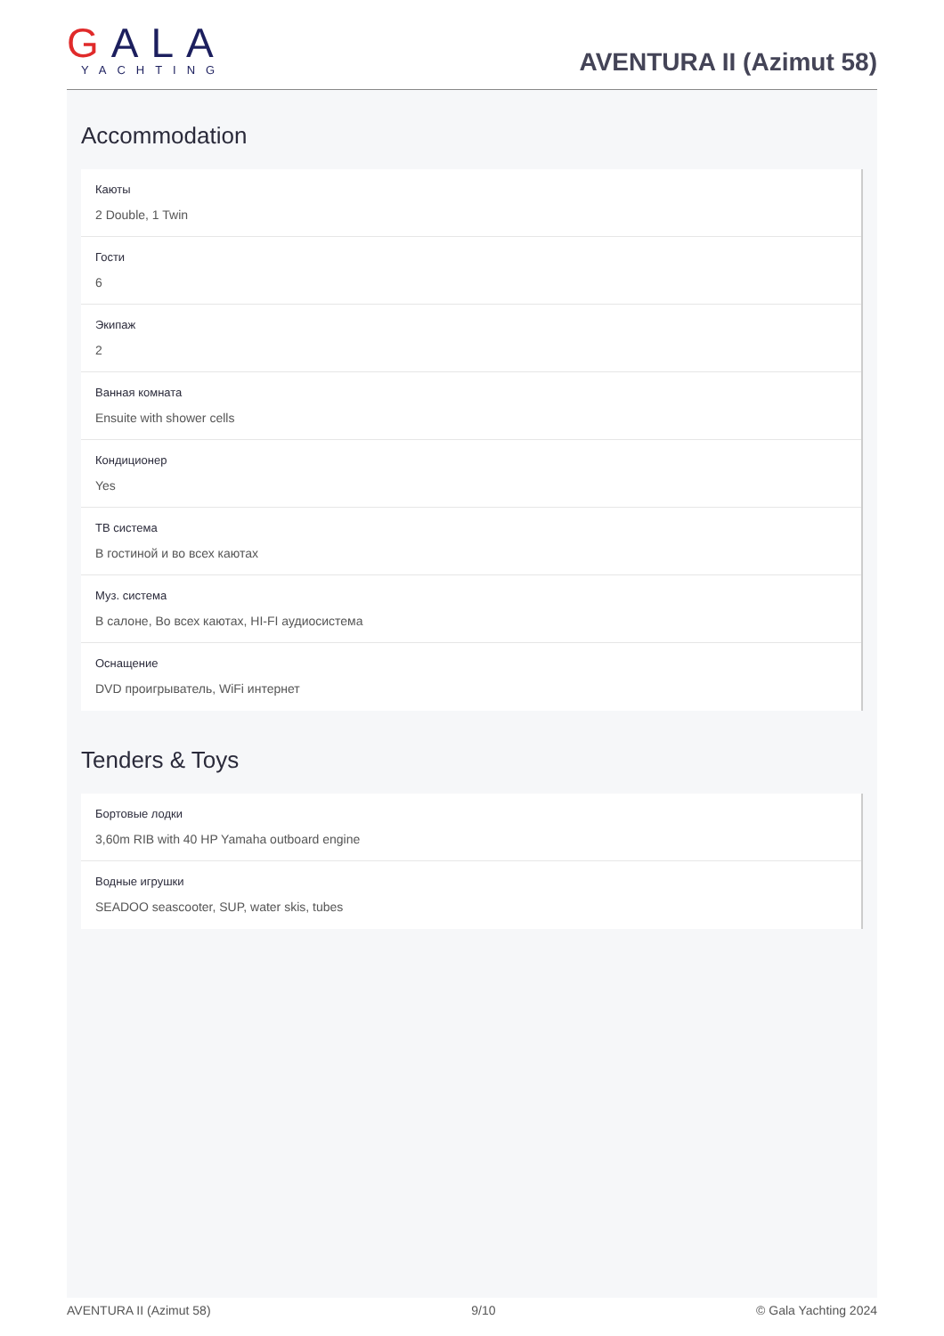GALA
YACHTING
AVENTURA II (Azimut 58)
Accommodation
Каюты
2 Double, 1 Twin
Гости
6
Экипаж
2
Ванная комната
Ensuite with shower cells
Кондиционер
Yes
ТВ система
В гостиной и во всех каютах
Муз. система
В салоне, Во всех каютах, HI-FI аудиосистема
Оснащение
DVD проигрыватель, WiFi интернет
Tenders & Toys
Бортовые лодки
3,60m RIB with 40 HP Yamaha outboard engine
Водные игрушки
SEADOO seascooter, SUP, water skis, tubes
AVENTURA II (Azimut 58) 9/10 © Gala Yachting 2024